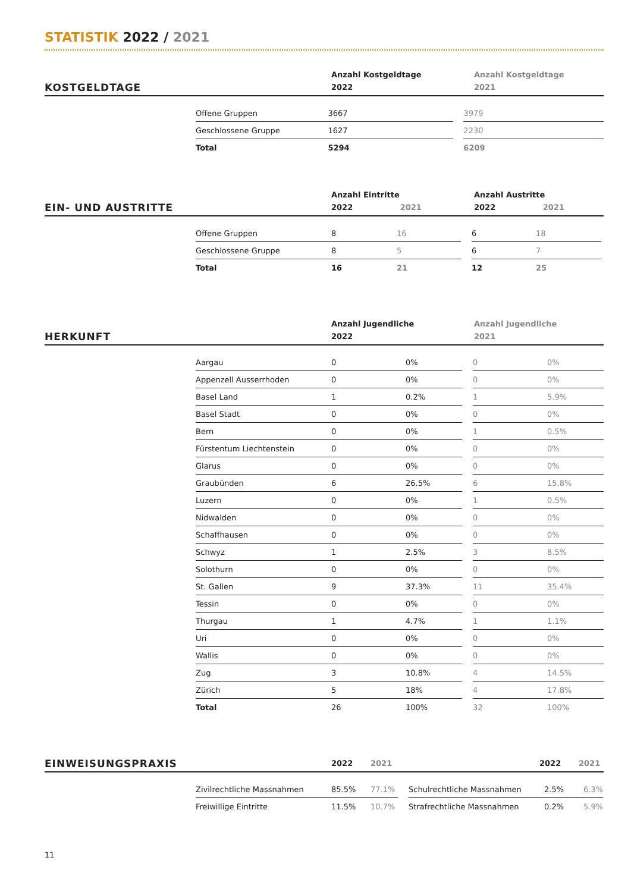STATISTIK 2022 / 2021
KOSTGELDTAGE
Anzahl Kostgeldtage
2022
Anzahl Kostgeldtage
2021
| Offene Gruppen | 3667 | | 3979 |
| Geschlossene Gruppe | 1627 | | 2230 |
| Total | 5294 | | 6209 |
EIN- UND AUSTRITTE
Anzahl Eintritte
2022 2021
Anzahl Austritte
2022 2021
| Offene Gruppen | 8 | 16 | | 6 | 18 |
| Geschlossene Gruppe | 8 | 5 | | 6 | 7 |
| Total | 16 | 21 | | 12 | 25 |
HERKUNFT
Anzahl Jugendliche
2022
Anzahl Jugendliche
2021
| Aargau | 0 | 0% | | 0 | 0% |
| Appenzell Ausserrhoden | 0 | 0% | | 0 | 0% |
| Basel Land | 1 | 0.2% | | 1 | 5.9% |
| Basel Stadt | 0 | 0% | | 0 | 0% |
| Bern | 0 | 0% | | 1 | 0.5% |
| Fürstentum Liechtenstein | 0 | 0% | | 0 | 0% |
| Glarus | 0 | 0% | | 0 | 0% |
| Graubünden | 6 | 26.5% | | 6 | 15.8% |
| Luzern | 0 | 0% | | 1 | 0.5% |
| Nidwalden | 0 | 0% | | 0 | 0% |
| Schaffhausen | 0 | 0% | | 0 | 0% |
| Schwyz | 1 | 2.5% | | 3 | 8.5% |
| Solothurn | 0 | 0% | | 0 | 0% |
| St. Gallen | 9 | 37.3% | | 11 | 35.4% |
| Tessin | 0 | 0% | | 0 | 0% |
| Thurgau | 1 | 4.7% | | 1 | 1.1% |
| Uri | 0 | 0% | | 0 | 0% |
| Wallis | 0 | 0% | | 0 | 0% |
| Zug | 3 | 10.8% | | 4 | 14.5% |
| Zürich | 5 | 18% | | 4 | 17.8% |
| Total | 26 | 100% | | 32 | 100% |
EINWEISUNGSPRAXIS
2022
2021
2022
2021
| Zivilrechtliche Massnahmen | 85.5% | 77.1% | | Schulrechtliche Massnahmen | 2.5% | 6.3% |
| Freiwillige Eintritte | 11.5% | 10.7% | | Strafrechtliche Massnahmen | 0.2% | 5.9% |
11